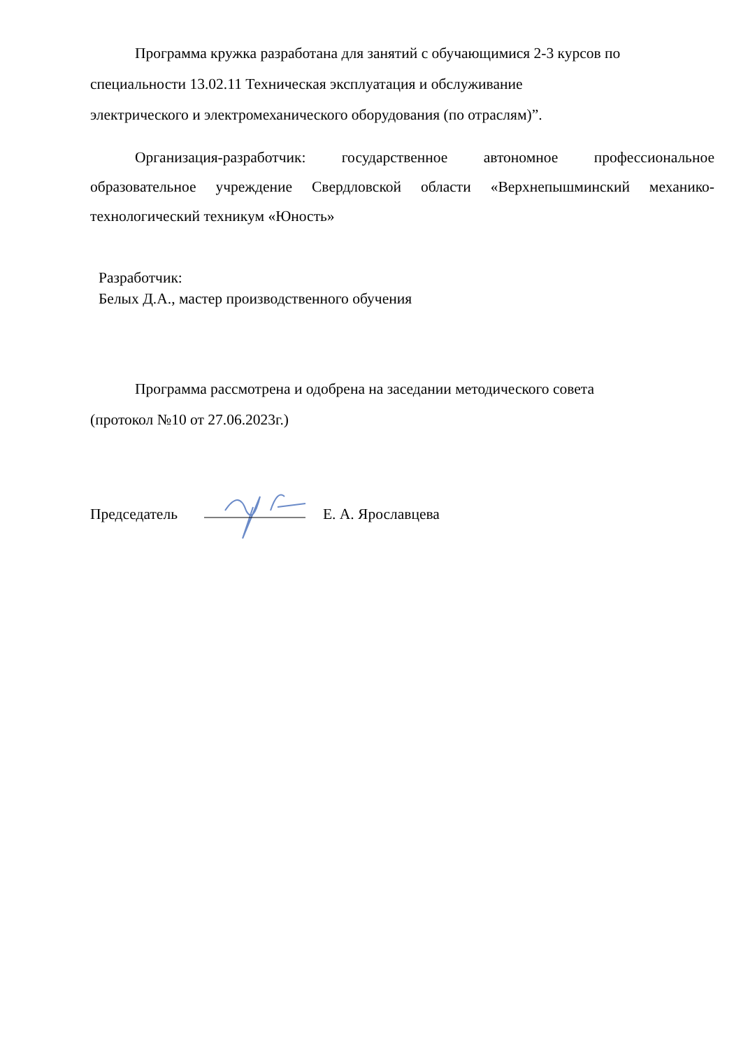Программа кружка разработана для занятий с обучающимися 2-3 курсов по
специальности 13.02.11 Техническая эксплуатация и обслуживание
электрического и электромеханического оборудования (по отраслям)”.
Организация-разработчик: государственное автономное профессиональное образовательное учреждение Свердловской области «Верхнепышминский механико-технологический техникум «Юность»
Разработчик:
Белых Д.А., мастер производственного обучения
Программа рассмотрена и одобрена на заседании методического совета
(протокол №10 от 27.06.2023г.)
Председатель Е. А. Ярославцева